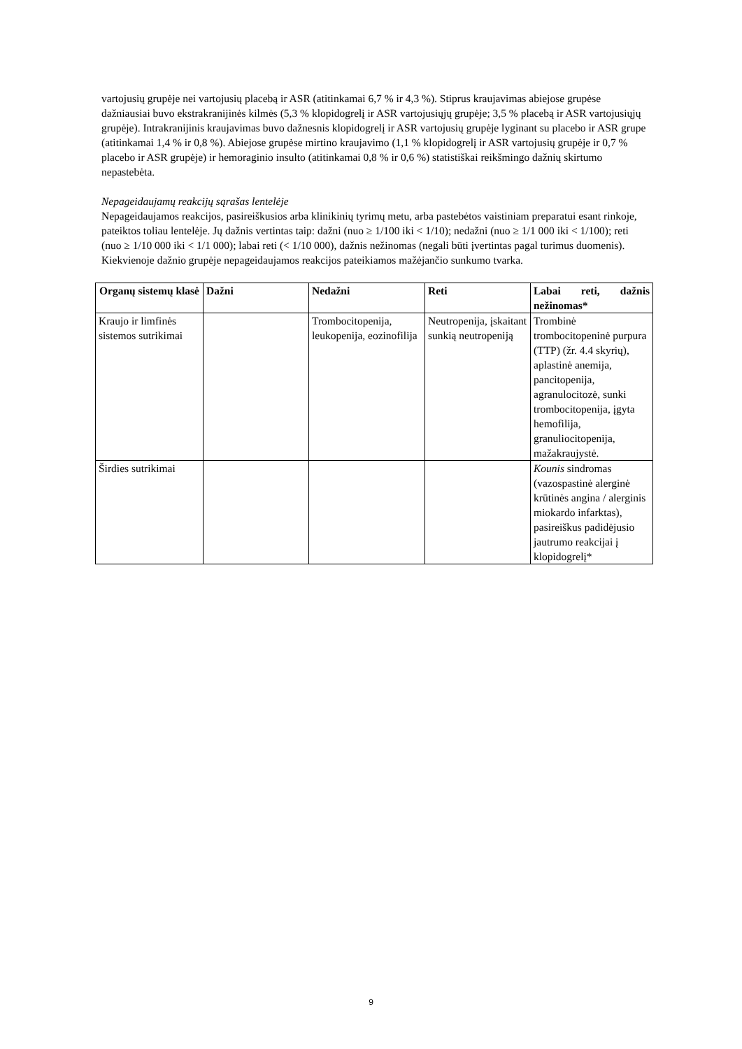vartojusių grupėje nei vartojusių placebą ir ASR (atitinkamai 6,7 % ir 4,3 %). Stiprus kraujavimas abiejose grupėse dažniausiai buvo ekstrakranijinės kilmės (5,3 % klopidogrelį ir ASR vartojusiųjų grupėje; 3,5 % placebą ir ASR vartojusiųjų grupėje). Intrakranijinis kraujavimas buvo dažnesnis klopidogrelį ir ASR vartojusių grupėje lyginant su placebo ir ASR grupe (atitinkamai 1,4 % ir 0,8 %). Abiejose grupėse mirtino kraujavimo (1,1 % klopidogrelį ir ASR vartojusių grupėje ir 0,7 % placebo ir ASR grupėje) ir hemoraginio insulto (atitinkamai 0,8 % ir 0,6 %) statistiškai reikšmingo dažnių skirtumo nepastebėta.
Nepageidaujamų reakcijų sąrašas lentelėje
Nepageidaujamos reakcijos, pasireiškusios arba klinikinių tyrimų metu, arba pastebėtos vaistiniam preparatui esant rinkoje, pateiktos toliau lentelėje. Jų dažnis vertintas taip: dažni (nuo ≥ 1/100 iki < 1/10); nedažni (nuo ≥ 1/1 000 iki < 1/100); reti (nuo ≥ 1/10 000 iki < 1/1 000); labai reti (< 1/10 000), dažnis nežinomas (negali būti įvertintas pagal turimus duomenis).
Kiekvienoje dažnio grupėje nepageidaujamos reakcijos pateikiamos mažėjančio sunkumo tvarka.
| Organų sistemų klasė | Dažni | Nedažni | Reti | Labai reti, dažnis nežinomas* |
| --- | --- | --- | --- | --- |
| Kraujo ir limfinės sistemos sutrikimai | | Trombocitopenija, leukopenija, eozinofilija | Neutropenija, įskaitant sunkią neutropeniją | Trombinė trombocitopeninė purpura (TTP) (žr. 4.4 skyrių), aplastinė anemija, pancitopenija, agranulocitozė, sunki trombocitopenija, įgyta hemofilija, granuliocitopenija, mažakraujystė. |
| Širdies sutrikimai | | | | Kounis sindromas (vazospastinė alerginė krūtinės angina / alerginis miokardo infarktas), pasireiškus padidėjusio jautrumo reakcijai į klopidogrelį* |
9